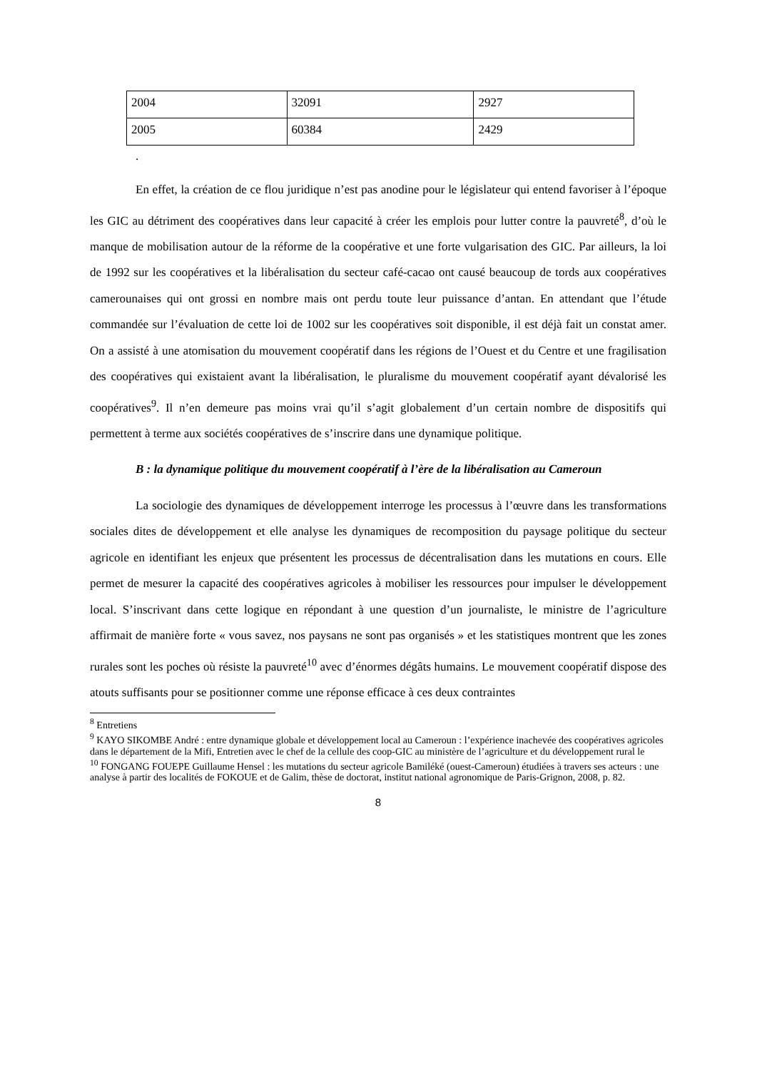| 2004 | 32091 | 2927 |
| 2005 | 60384 | 2429 |
.
En effet, la création de ce flou juridique n’est pas anodine pour le législateur qui entend favoriser à l’époque les GIC au détriment des coopératives dans leur capacité à créer les emplois pour lutter contre la pauvreté<sup>8</sup>, d’où le manque de mobilisation autour de la réforme de la coopérative et une forte vulgarisation des GIC. Par ailleurs, la loi de 1992 sur les coopératives et la libéralisation du secteur café-cacao ont causé beaucoup de tords aux coopératives camerounaises qui ont grossi en nombre mais ont perdu toute leur puissance d’antan. En attendant que l’étude commandée sur l’évaluation de cette loi de 1002 sur les coopératives soit disponible, il est déjà fait un constat amer. On a assisté à une atomisation du mouvement coopératif dans les régions de l’Ouest et du Centre et une fragilisation des coopératives qui existaient avant la libéralisation, le pluralisme du mouvement coopératif ayant dévalorisé les coopératives<sup>9</sup>. Il n’en demeure pas moins vrai qu’il s’agit globalement d’un certain nombre de dispositifs qui permettent à terme aux sociétés coopératives de s’inscrire dans une dynamique politique.
B : la dynamique politique du mouvement coopératif à l’ère de la libéralisation au Cameroun
La sociologie des dynamiques de développement interroge les processus à l’œuvre dans les transformations sociales dites de développement et elle analyse les dynamiques de recomposition du paysage politique du secteur agricole en identifiant les enjeux que présentent les processus de décentralisation dans les mutations en cours. Elle permet de mesurer la capacité des coopératives agricoles à mobiliser les ressources pour impulser le développement local. S’inscrivant dans cette logique en répondant à une question d’un journaliste, le ministre de l’agriculture affirmait de manière forte « vous savez, nos paysans ne sont pas organisés » et les statistiques montrent que les zones rurales sont les poches où résiste la pauvreté<sup>10</sup> avec d’énormes dégâts humains. Le mouvement coopératif dispose des atouts suffisants pour se positionner comme une réponse efficace à ces deux contraintes
<sup>8</sup> Entretiens
<sup>9</sup> KAYO SIKOMBE André : entre dynamique globale et développement local au Cameroun : l’expérience inachevée des coopératives agricoles dans le département de la Mifi, Entretien avec le chef de la cellule des coop-GIC au ministère de l’agriculture et du développement rural le
<sup>10</sup> FONGANG FOUEPE Guillaume Hensel : les mutations du secteur agricole Bamiléké (ouest-Cameroun) étudiées à travers ses acteurs : une analyse à partir des localités de FOKOUE et de Galim, thèse de doctorat, institut national agronomique de Paris-Grignon, 2008, p. 82.
8